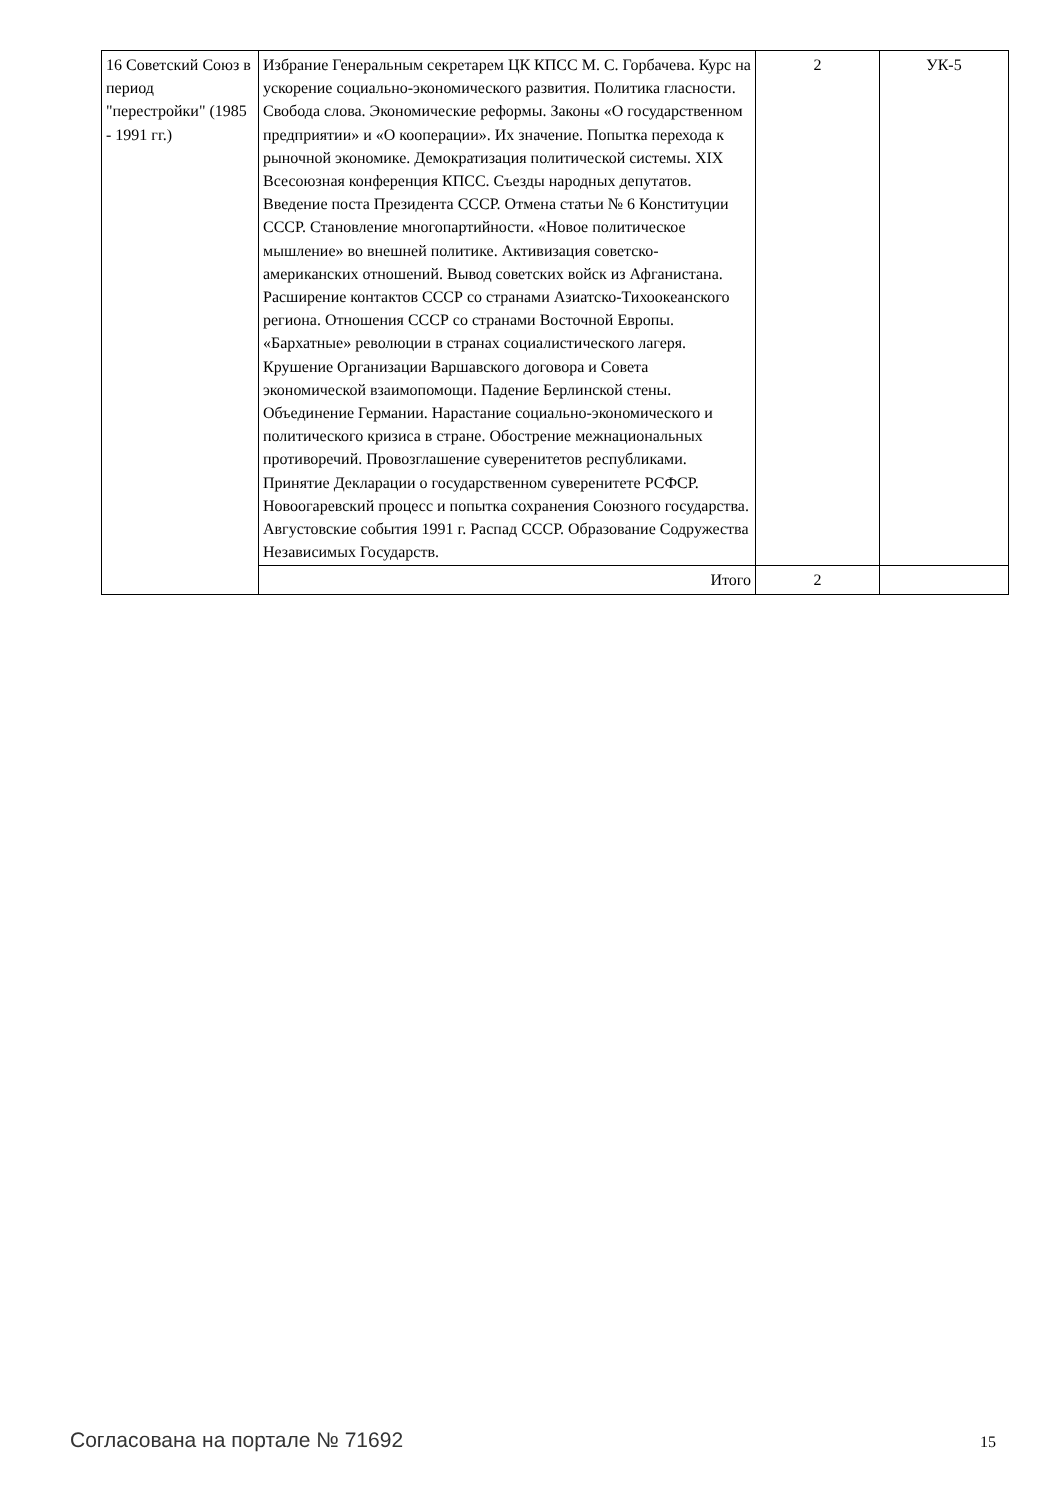| 16 Советский Союз в период "перестройки" (1985 - 1991 гг.) | Избрание Генеральным секретарем ЦК КПСС М. С. Горбачева. Курс на ускорение социально-экономического развития. Политика гласности. Свобода слова. Экономические реформы. Законы «О государственном предприятии» и «О кооперации». Их значение. Попытка перехода к рыночной экономике. Демократизация политической системы. XIX Всесоюзная конференция КПСС. Съезды народных депутатов. Введение поста Президента СССР. Отмена статьи № 6 Конституции СССР. Становление многопартийности. «Новое политическое мышление» во внешней политике. Активизация советско-американских отношений. Вывод советских войск из Афганистана. Расширение контактов СССР со странами Азиатско-Тихоокеанского региона. Отношения СССР со странами Восточной Европы. «Бархатные» революции в странах социалистического лагеря. Крушение Организации Варшавского договора и Совета экономической взаимопомощи. Падение Берлинской стены. Объединение Германии. Нарастание социально-экономического и политического кризиса в стране. Обострение межнациональных противоречий. Провозглашение суверенитетов республиками. Принятие Декларации о государственном суверенитете РСФСР. Новоогаревский процесс и попытка сохранения Союзного государства. Августовские события 1991 г. Распад СССР. Образование Содружества Независимых Государств. | 2 | УК-5 |
| | Итого | 2 | |
Согласована на портале № 71692 15